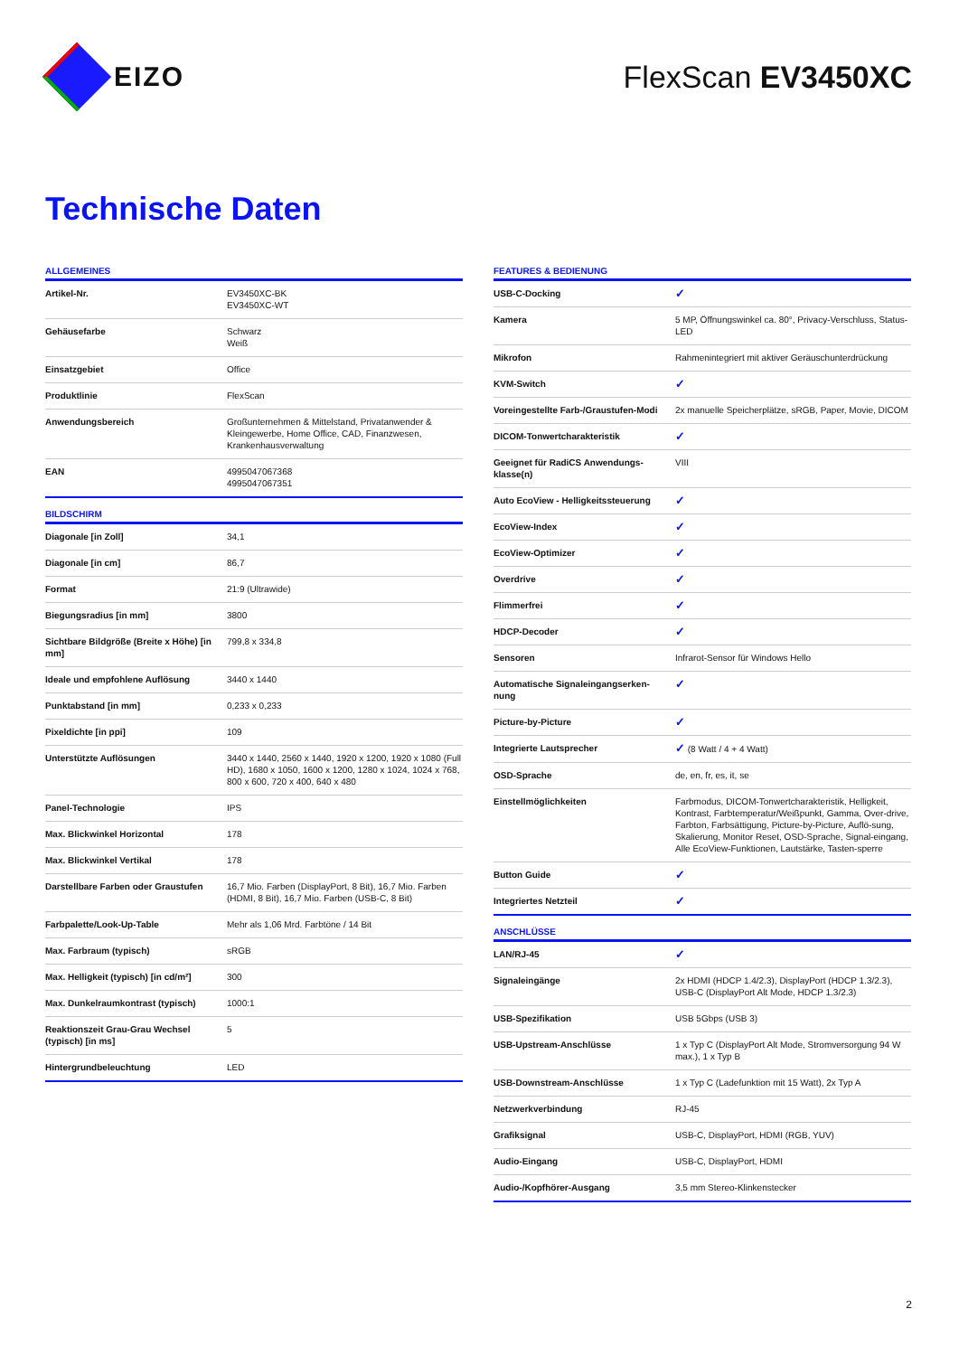EIZO FlexScan EV3450XC
Technische Daten
ALLGEMEINES
| Artikel-Nr. | EV3450XC-BK EV3450XC-WT |
| Gehäusefarbe | Schwarz Weiß |
| Einsatzgebiet | Office |
| Produktlinie | FlexScan |
| Anwendungsbereich | Großunternehmen & Mittelstand, Privatanwender & Kleingewerbe, Home Office, CAD, Finanzwesen, Krankenhausverwaltung |
| EAN | 4995047067368 4995047067351 |
BILDSCHIRM
| Diagonale [in Zoll] | 34,1 |
| Diagonale [in cm] | 86,7 |
| Format | 21:9 (Ultrawide) |
| Biegungsradius [in mm] | 3800 |
| Sichtbare Bildgröße (Breite x Höhe) [in mm] | 799,8 x 334,8 |
| Ideale und empfohlene Auflösung | 3440 x 1440 |
| Punktabstand [in mm] | 0,233 x 0,233 |
| Pixeldichte [in ppi] | 109 |
| Unterstützte Auflösungen | 3440 x 1440, 2560 x 1440, 1920 x 1200, 1920 x 1080 (Full HD), 1680 x 1050, 1600 x 1200, 1280 x 1024, 1024 x 768, 800 x 600, 720 x 400, 640 x 480 |
| Panel-Technologie | IPS |
| Max. Blickwinkel Horizontal | 178 |
| Max. Blickwinkel Vertikal | 178 |
| Darstellbare Farben oder Graustufen | 16,7 Mio. Farben (DisplayPort, 8 Bit), 16,7 Mio. Farben (HDMI, 8 Bit), 16,7 Mio. Farben (USB-C, 8 Bit) |
| Farbpalette/Look-Up-Table | Mehr als 1,06 Mrd. Farbtöne / 14 Bit |
| Max. Farbraum (typisch) | sRGB |
| Max. Helligkeit (typisch) [in cd/m²] | 300 |
| Max. Dunkelraumkontrast (typisch) | 1000:1 |
| Reaktionszeit Grau-Grau Wechsel (typisch) [in ms] | 5 |
| Hintergrundbeleuchtung | LED |
FEATURES & BEDIENUNG
| USB-C-Docking | ✓ |
| Kamera | 5 MP, Öffnungswinkel ca. 80°, Privacy-Verschluss, Status-LED |
| Mikrofon | Rahmenintegriert mit aktiver Geräuschunterdrückung |
| KVM-Switch | ✓ |
| Voreingestellte Farb-/Graustufen-Modi | 2x manuelle Speicherplätze, sRGB, Paper, Movie, DICOM |
| DICOM-Tonwertcharakteristik | ✓ |
| Geeignet für RadiCS Anwendungs-klasse(n) | VIII |
| Auto EcoView - Helligkeitssteuerung | ✓ |
| EcoView-Index | ✓ |
| EcoView-Optimizer | ✓ |
| Overdrive | ✓ |
| Flimmerfrei | ✓ |
| HDCP-Decoder | ✓ |
| Sensoren | Infrarot-Sensor für Windows Hello |
| Automatische Signaleingangserken-nung | ✓ |
| Picture-by-Picture | ✓ |
| Integrierte Lautsprecher | ✓ (8 Watt / 4 + 4 Watt) |
| OSD-Sprache | de, en, fr, es, it, se |
| Einstellmöglichkeiten | Farbmodus, DICOM-Tonwertcharakteristik, Helligkeit, Kontrast, Farbtemperatur/Weißpunkt, Gamma, Over-drive, Farbton, Farbsättigung, Picture-by-Picture, Auflö-sung, Skalierung, Monitor Reset, OSD-Sprache, Signal-eingang, Alle EcoView-Funktionen, Lautstärke, Tasten-sperre |
| Button Guide | ✓ |
| Integriertes Netzteil | ✓ |
ANSCHLÜSSE
| LAN/RJ-45 | ✓ |
| Signaleingänge | 2x HDMI (HDCP 1.4/2.3), DisplayPort (HDCP 1.3/2.3), USB-C (DisplayPort Alt Mode, HDCP 1.3/2.3) |
| USB-Spezifikation | USB 5Gbps (USB 3) |
| USB-Upstream-Anschlüsse | 1 x Typ C (DisplayPort Alt Mode, Stromversorgung 94 W max.), 1 x Typ B |
| USB-Downstream-Anschlüsse | 1 x Typ C (Ladefunktion mit 15 Watt), 2x Typ A |
| Netzwerkverbindung | RJ-45 |
| Grafiksignal | USB-C, DisplayPort, HDMI (RGB, YUV) |
| Audio-Eingang | USB-C, DisplayPort, HDMI |
| Audio-/Kopfhörer-Ausgang | 3,5 mm Stereo-Klinkenstecker |
2